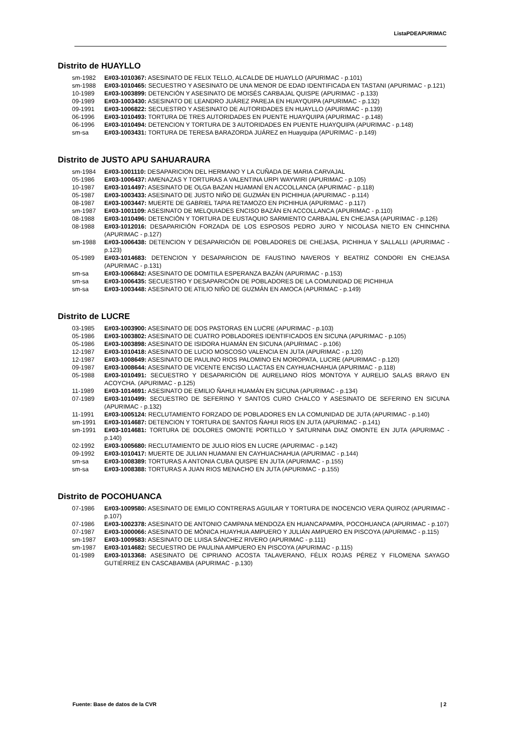ListaPDEAPURIMAC
Distrito de HUAYLLO
sm-1982 E#03-1010367: ASESINATO DE FELIX TELLO, ALCALDE DE HUAYLLO (APURIMAC - p.101)
sm-1988 E#03-1010465: SECUESTRO Y ASESINATO DE UNA MENOR DE EDAD IDENTIFICADA EN TASTANI (APURIMAC - p.121)
10-1989 E#03-1003899: DETENCIÓN Y ASESINATO DE MOISÉS CARBAJAL QUISPE (APURIMAC - p.133)
09-1989 E#03-1003430: ASESINATO DE LEANDRO JUÁREZ PAREJA EN HUAYQUIPA (APURIMAC - p.132)
09-1991 E#03-1006822: SECUESTRO Y ASESINATO DE AUTORIDADES EN HUAYLLO (APURIMAC - p.139)
06-1996 E#03-1010493: TORTURA DE TRES AUTORIDADES EN PUENTE HUAYQUIPA (APURIMAC - p.148)
06-1996 E#03-1010494: DETENCION Y TORTURA DE 3 AUTORIDADES EN PUENTE HUAYQUIPA (APURIMAC - p.148)
sm-sa E#03-1003431: TORTURA DE TERESA BARAZORDA JUÁREZ en Huayquipa (APURIMAC - p.149)
Distrito de JUSTO APU SAHUARAURA
sm-1984 E#03-1001110: DESAPARICION DEL HERMANO Y LA CUÑADA DE MARIA CARVAJAL
05-1986 E#03-1006437: AMENAZAS Y TORTURAS A VALENTINA URPI WAYWIRI (APURIMAC - p.105)
10-1987 E#03-1014497: ASESINATO DE OLGA BAZAN HUAMANÍ EN ACCOLLANCA (APURIMAC - p.118)
05-1987 E#03-1003433: ASESINATO DE JUSTO NIÑO DE GUZMÁN EN PICHIHUA (APURIMAC - p.114)
08-1987 E#03-1003447: MUERTE DE GABRIEL TAPIA RETAMOZO EN PICHIHUA (APURIMAC - p.117)
sm-1987 E#03-1001109: ASESINATO DE MELQUIADES ENCISO BAZÁN EN ACCOLLANCA (APURIMAC - p.110)
08-1988 E#03-1010496: DETENCIÓN Y TORTURA DE EUSTAQUIO SARMIENTO CARBAJAL EN CHEJASA (APURIMAC - p.126)
08-1988 E#03-1012016: DESAPARICIÓN FORZADA DE LOS ESPOSOS PEDRO JURO Y NICOLASA NIETO EN CHINCHINA (APURIMAC - p.127)
sm-1988 E#03-1006438: DETENCION Y DESAPARICIÓN DE POBLADORES DE CHEJASA, PICHIHUA Y SALLALLI (APURIMAC - p.123)
05-1989 E#03-1014683: DETENCION Y DESAPARICION DE FAUSTINO NAVEROS Y BEATRIZ CONDORI EN CHEJASA (APURIMAC - p.131)
sm-sa E#03-1006842: ASESINATO DE DOMITILA ESPERANZA BAZÁN (APURIMAC - p.153)
sm-sa E#03-1006435: SECUESTRO Y DESAPARICIÓN DE POBLADORES DE LA COMUNIDAD DE PICHIHUA
sm-sa E#03-1003448: ASESINATO DE ATILIO NIÑO DE GUZMÁN EN AMOCA (APURIMAC - p.149)
Distrito de LUCRE
03-1985 E#03-1003900: ASESINATO DE DOS PASTORAS EN LUCRE (APURIMAC - p.103)
05-1986 E#03-1003802: ASESINATO DE CUATRO POBLADORES IDENTIFICADOS EN SICUNA (APURIMAC - p.105)
05-1986 E#03-1003898: ASESINATO DE ISIDORA HUAMÁN EN SICUNA (APURIMAC - p.106)
12-1987 E#03-1010418: ASESINATO DE LUCIO MOSCOSO VALENCIA EN JUTA (APURIMAC - p.120)
12-1987 E#03-1008649: ASESINATO DE PAULINO RIOS PALOMINO EN MOROPATA, LUCRE (APURIMAC - p.120)
09-1987 E#03-1008644: ASESINATO DE VICENTE ENCISO LLACTAS EN CAYHUACHAHUA (APURIMAC - p.118)
05-1988 E#03-1010491: SECUESTRO Y DESAPARICIÓN DE AURELIANO RÍOS MONTOYA Y AURELIO SALAS BRAVO EN ACOYCHA. (APURIMAC - p.125)
11-1989 E#03-1014691: ASESINATO DE EMILIO ÑAHUI HUAMÁN EN SICUNA (APURIMAC - p.134)
07-1989 E#03-1010499: SECUESTRO DE SEFERINO Y SANTOS CURO CHALCO Y ASESINATO DE SEFERINO EN SICUNA (APURIMAC - p.132)
11-1991 E#03-1005124: RECLUTAMIENTO FORZADO DE POBLADORES EN LA COMUNIDAD DE JUTA (APURIMAC - p.140)
sm-1991 E#03-1014687: DETENCION Y TORTURA DE SANTOS ÑAHUI RIOS EN JUTA (APURIMAC - p.141)
sm-1991 E#03-1014681: TORTURA DE DOLORES OMONTE PORTILLO Y SATURNINA DIAZ OMONTE EN JUTA (APURIMAC - p.140)
02-1992 E#03-1005680: RECLUTAMIENTO DE JULIO RÍOS EN LUCRE (APURIMAC - p.142)
09-1992 E#03-1010417: MUERTE DE JULIAN HUAMANI EN CAYHUACHAHUA (APURIMAC - p.144)
sm-sa E#03-1008389: TORTURAS A ANTONIA CUBA QUISPE EN JUTA (APURIMAC - p.155)
sm-sa E#03-1008388: TORTURAS A JUAN RIOS MENACHO EN JUTA (APURIMAC - p.155)
Distrito de POCOHUANCA
07-1986 E#03-1009580: ASESINATO DE EMILIO CONTRERAS AGUILAR Y TORTURA DE INOCENCIO VERA QUIROZ (APURIMAC - p.107)
07-1986 E#03-1002378: ASESINATO DE ANTONIO CAMPANA MENDOZA EN HUANCAPAMPA, POCOHUANCA (APURIMAC - p.107)
07-1987 E#03-1000066: ASESINATO DE MÓNICA HUAYHUA AMPUERO Y JULIÁN AMPUERO EN PISCOYA (APURIMAC - p.115)
sm-1987 E#03-1009583: ASESINATO DE LUISA SÁNCHEZ RIVERO (APURIMAC - p.111)
sm-1987 E#03-1014682: SECUESTRO DE PAULINA AMPUERO EN PISCOYA (APURIMAC - p.115)
01-1989 E#03-1013368: ASESINATO DE CIPRIANO ACOSTA TALAVERANO, FÉLIX ROJAS PÉREZ Y FILOMENA SAYAGO GUTIÉRREZ EN CASCABAMBA (APURIMAC - p.130)
Fuente: Base de datos de la CVR | 2